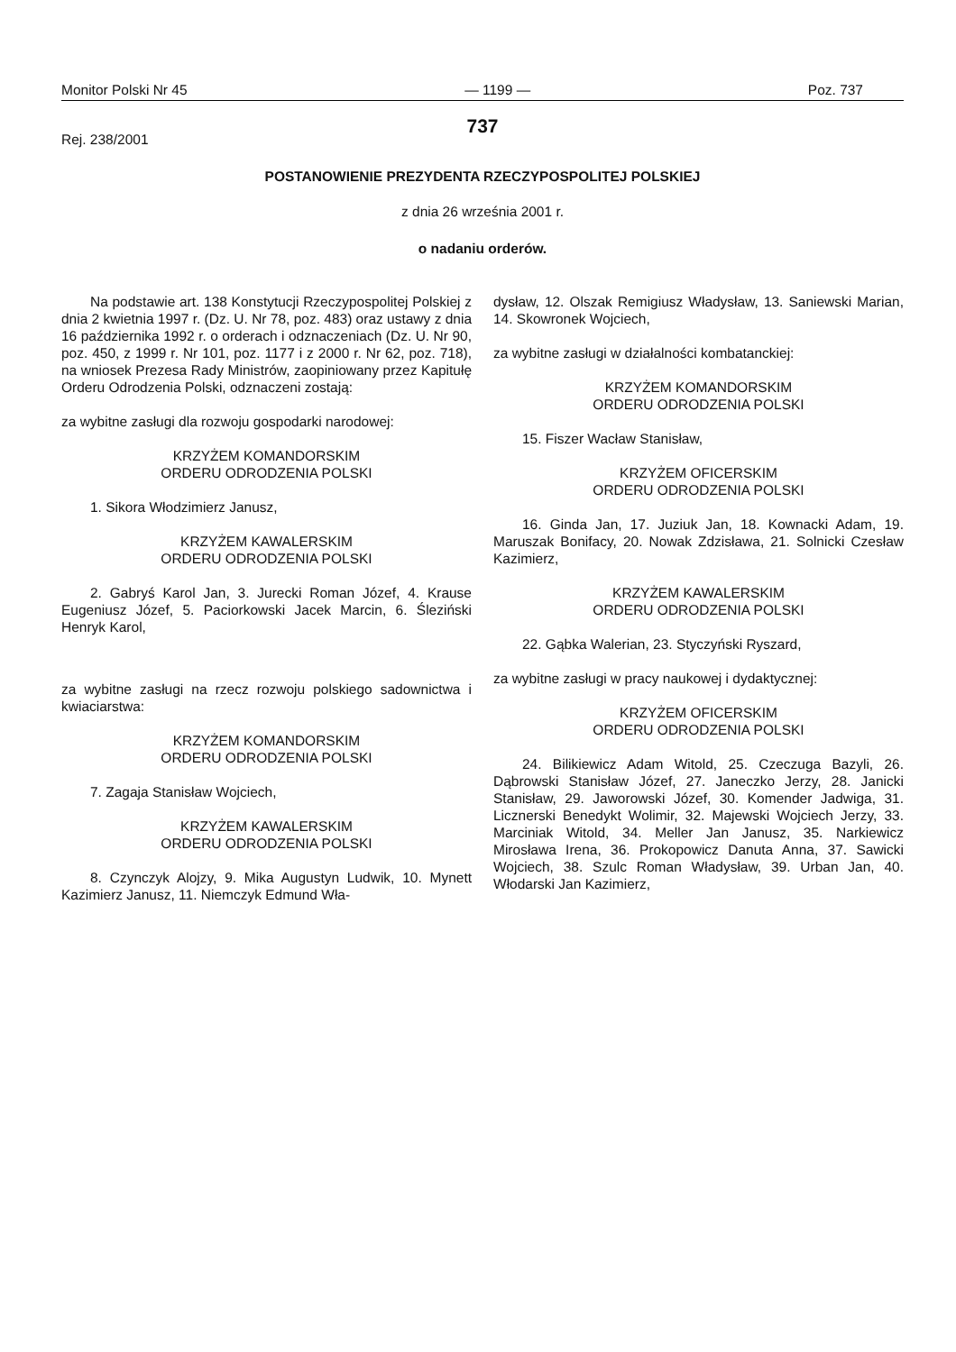Monitor Polski Nr 45 — 1199 — Poz. 737
737
Rej. 238/2001
POSTANOWIENIE PREZYDENTA RZECZYPOSPOLITEJ POLSKIEJ
z dnia 26 września 2001 r.
o nadaniu orderów.
Na podstawie art. 138 Konstytucji Rzeczypospolitej Polskiej z dnia 2 kwietnia 1997 r. (Dz. U. Nr 78, poz. 483) oraz ustawy z dnia 16 października 1992 r. o orderach i odznaczeniach (Dz. U. Nr 90, poz. 450, z 1999 r. Nr 101, poz. 1177 i z 2000 r. Nr 62, poz. 718), na wniosek Prezesa Rady Ministrów, zaopiniowany przez Kapitułę Orderu Odrodzenia Polski, odznaczeni zostają:
za wybitne zasługi dla rozwoju gospodarki narodowej:
KRZYŻEM KOMANDORSKIM
ORDERU ODRODZENIA POLSKI
1. Sikora Włodzimierz Janusz,
KRZYŻEM KAWALERSKIM
ORDERU ODRODZENIA POLSKI
2. Gabryś Karol Jan, 3. Jurecki Roman Józef, 4. Krause Eugeniusz Józef, 5. Paciorkowski Jacek Marcin, 6. Śleziński Henryk Karol,
za wybitne zasługi na rzecz rozwoju polskiego sadownictwa i kwiaciarstwa:
KRZYŻEM KOMANDORSKIM
ORDERU ODRODZENIA POLSKI
7. Zagaja Stanisław Wojciech,
KRZYŻEM KAWALERSKIM
ORDERU ODRODZENIA POLSKI
8. Czynczyk Alojzy, 9. Mika Augustyn Ludwik, 10. Mynett Kazimierz Janusz, 11. Niemczyk Edmund Wła-
dysław, 12. Olszak Remigiusz Władysław, 13. Saniewski Marian, 14. Skowronek Wojciech,
za wybitne zasługi w działalności kombatanckiej:
KRZYŻEM KOMANDORSKIM
ORDERU ODRODZENIA POLSKI
15. Fiszer Wacław Stanisław,
KRZYŻEM OFICERSKIM
ORDERU ODRODZENIA POLSKI
16. Ginda Jan, 17. Juziuk Jan, 18. Kownacki Adam, 19. Maruszak Bonifacy, 20. Nowak Zdzisława, 21. Solnicki Czesław Kazimierz,
KRZYŻEM KAWALERSKIM
ORDERU ODRODZENIA POLSKI
22. Gąbka Walerian, 23. Styczyński Ryszard,
za wybitne zasługi w pracy naukowej i dydaktycznej:
KRZYŻEM OFICERSKIM
ORDERU ODRODZENIA POLSKI
24. Bilikiewicz Adam Witold, 25. Czeczuga Bazyli, 26. Dąbrowski Stanisław Józef, 27. Janeczko Jerzy, 28. Janicki Stanisław, 29. Jaworowski Józef, 30. Komender Jadwiga, 31. Licznerski Benedykt Wolimir, 32. Majewski Wojciech Jerzy, 33. Marciniak Witold, 34. Meller Jan Janusz, 35. Narkiewicz Mirosława Irena, 36. Prokopowicz Danuta Anna, 37. Sawicki Wojciech, 38. Szulc Roman Władysław, 39. Urban Jan, 40. Włodarski Jan Kazimierz,